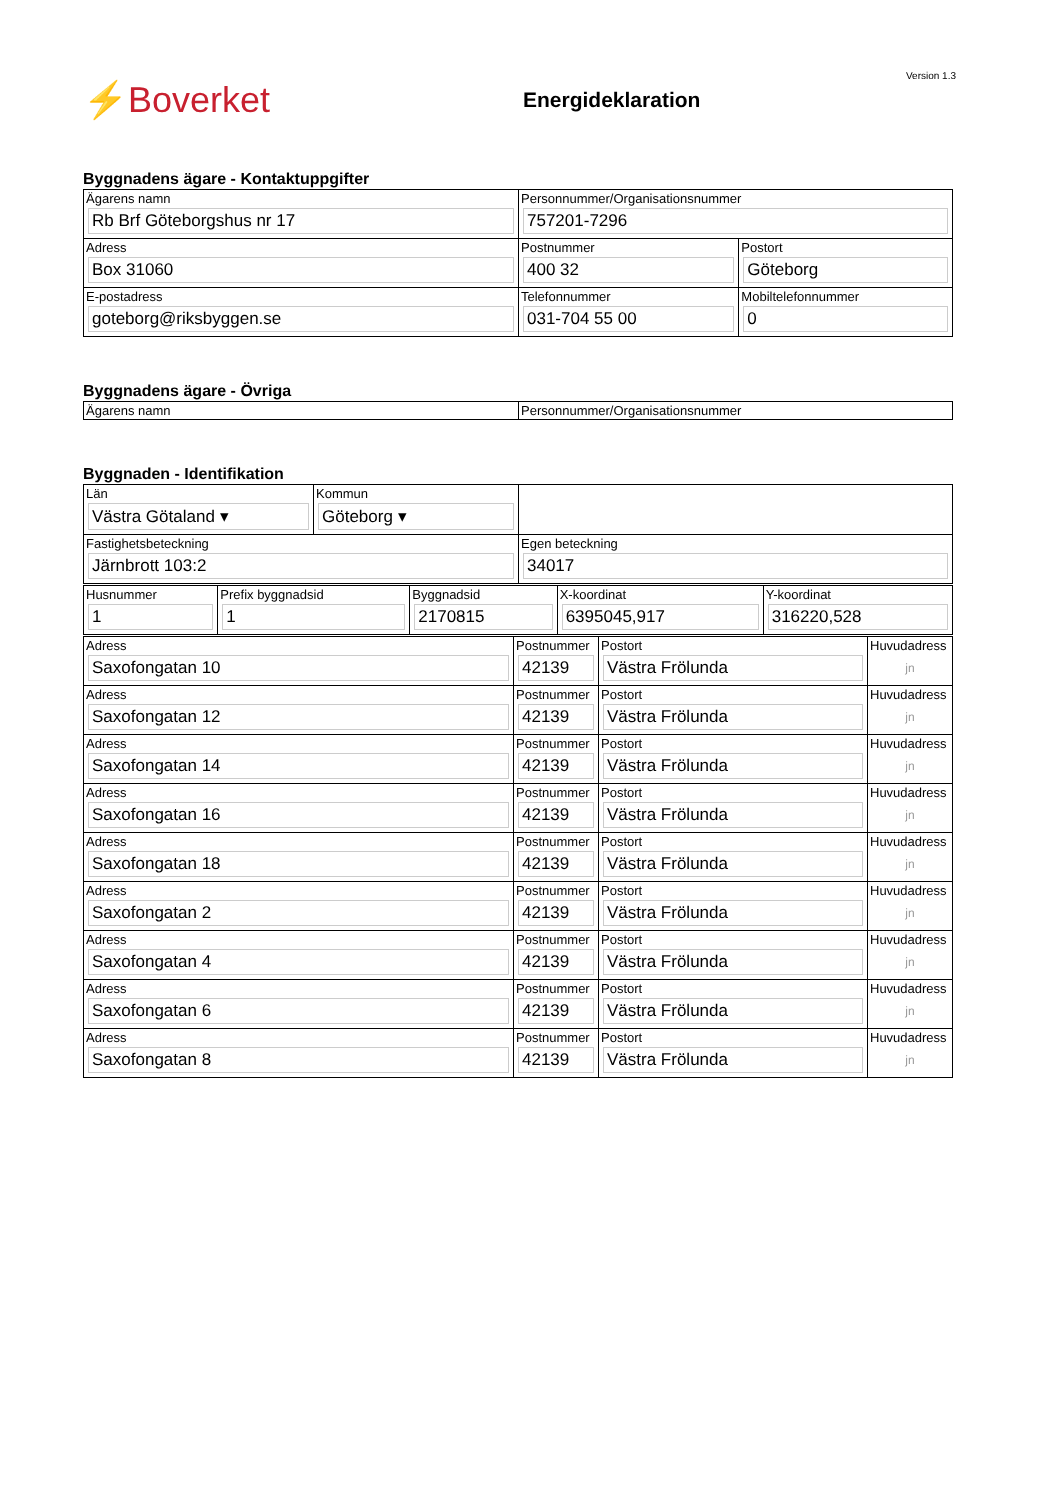Version 1.3
⚡Boverket
Energideklaration
Byggnadens ägare - Kontaktuppgifter
| Ägarens namn Rb Brf Göteborgshus nr 17 | Personnummer/Organisationsnummer 757201-7296 | |
| Adress Box 31060 | Postnummer 400 32 | Postort Göteborg |
| E-postadress goteborg@riksbyggen.se | Telefonnummer 031-704 55 00 | Mobiltelefonnummer 0 |
Byggnadens ägare - Övriga
| Ägarens namn | Personnummer/Organisationsnummer |
Byggnaden - Identifikation
| Län Västra Götaland ▾ | Kommun Göteborg ▾ | |
| Fastighetsbeteckning Järnbrott 103:2 | | Egen beteckning 34017 |
| Husnummer 1 | Prefix byggnadsid 1 | Byggnadsid 2170815 | X-koordinat 6395045,917 | Y-koordinat 316220,528 |
| Adress Saxofongatan 10 | Postnummer 42139 | Postort Västra Frölunda | Huvudadress jn |
| Adress Saxofongatan 12 | Postnummer 42139 | Postort Västra Frölunda | Huvudadress jn |
| Adress Saxofongatan 14 | Postnummer 42139 | Postort Västra Frölunda | Huvudadress jn |
| Adress Saxofongatan 16 | Postnummer 42139 | Postort Västra Frölunda | Huvudadress jn |
| Adress Saxofongatan 18 | Postnummer 42139 | Postort Västra Frölunda | Huvudadress jn |
| Adress Saxofongatan 2 | Postnummer 42139 | Postort Västra Frölunda | Huvudadress jn |
| Adress Saxofongatan 4 | Postnummer 42139 | Postort Västra Frölunda | Huvudadress jn |
| Adress Saxofongatan 6 | Postnummer 42139 | Postort Västra Frölunda | Huvudadress jn |
| Adress Saxofongatan 8 | Postnummer 42139 | Postort Västra Frölunda | Huvudadress jn |